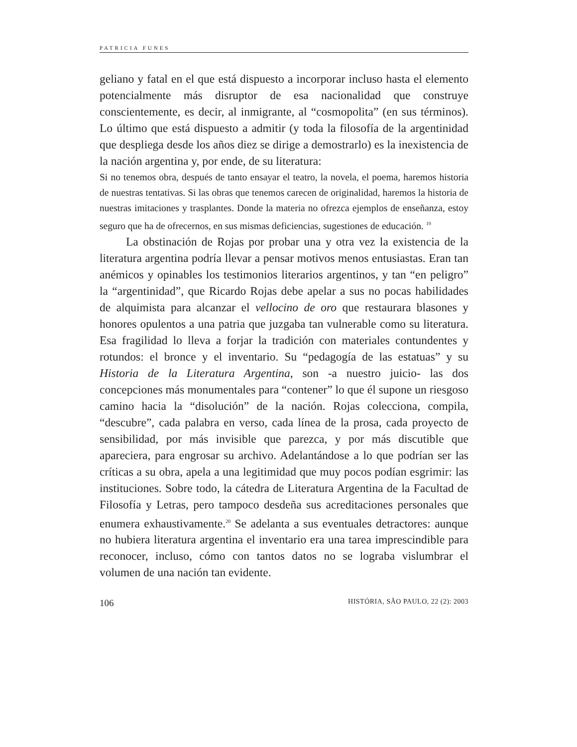PATRICIA FUNES
geliano y fatal en el que está dispuesto a incorporar incluso hasta el elemento potencialmente más disruptor de esa nacionalidad que construye conscientemente, es decir, al inmigrante, al “cosmopolita” (en sus términos). Lo último que está dispuesto a admitir (y toda la filosofía de la argentinidad que despliega desde los años diez se dirige a demostrarlo) es la inexistencia de la nación argentina y, por ende, de su literatura:
Si no tenemos obra, después de tanto ensayar el teatro, la novela, el poema, haremos historia de nuestras tentativas. Si las obras que tenemos carecen de originalidad, haremos la historia de nuestras imitaciones y trasplantes. Donde la materia no ofrezca ejemplos de enseñanza, estoy seguro que ha de ofrecernos, en sus mismas deficiencias, sugestiones de educación. <sup>19</sup>
La obstinación de Rojas por probar una y otra vez la existencia de la literatura argentina podría llevar a pensar motivos menos entusiastas. Eran tan anémicos y opinables los testimonios literarios argentinos, y tan “en peligro” la “argentinidad”, que Ricardo Rojas debe apelar a sus no pocas habilidades de alquimista para alcanzar el vellocino de oro que restaurara blasones y honores opulentos a una patria que juzgaba tan vulnerable como su literatura. Esa fragilidad lo lleva a forjar la tradición con materiales contundentes y rotundos: el bronce y el inventario. Su “pedagogía de las estatuas” y su Historia de la Literatura Argentina, son -a nuestro juicio- las dos concepciones más monumentales para “contener” lo que él supone un riesgoso camino hacia la “disolución” de la nación. Rojas colecciona, compila, “descubre”, cada palabra en verso, cada línea de la prosa, cada proyecto de sensibilidad, por más invisible que parezca, y por más discutible que apareciera, para engrosar su archivo. Adelantándose a lo que podrían ser las críticas a su obra, apela a una legitimidad que muy pocos podían esgrimir: las instituciones. Sobre todo, la cátedra de Literatura Argentina de la Facultad de Filosofía y Letras, pero tampoco desdeña sus acreditaciones personales que enumera exhaustivamente.<sup>20</sup> Se adelanta a sus eventuales detractores: aunque no hubiera literatura argentina el inventario era una tarea imprescindible para reconocer, incluso, cómo con tantos datos no se lograba vislumbrar el volumen de una nación tan evidente.
106 HISTÓRIA, SÃO PAULO, 22 (2): 2003